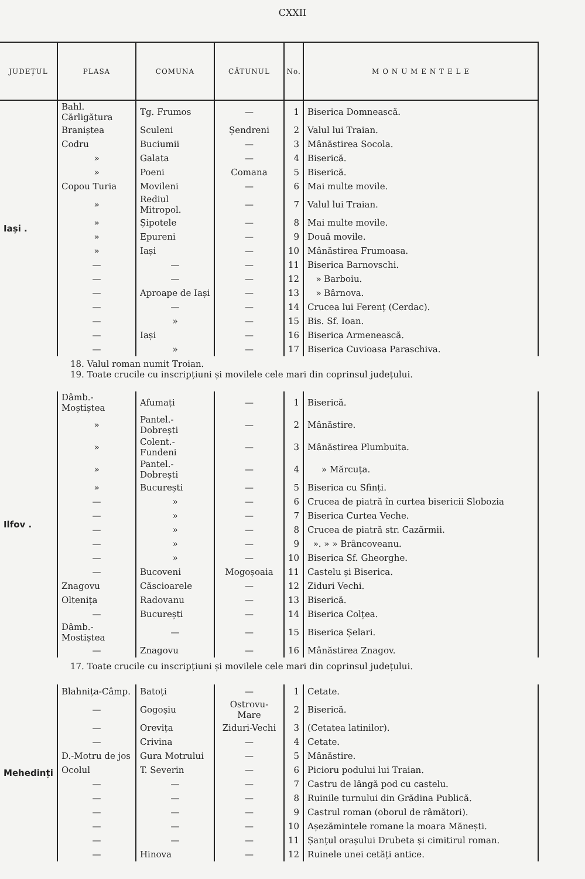CXXII
| JUDEȚUL | PLASA | COMUNA | CĂTUNUL | No. | M O N U M E N T E L E |
| --- | --- | --- | --- | --- | --- |
| Iași . | Bahl. Cărligătura | Tg. Frumos | — | 1 | Biserica Domnească. |
| | Braniștea | Sculeni | Șendreni | 2 | Valul lui Traian. |
| | Codru | Buciumii | — | 3 | Mânăstirea Socola. |
| | » | Galata | — | 4 | Biserică. |
| | » | Poeni | Comana | 5 | Biserică. |
| | Copou Turia | Movileni | — | 6 | Mai multe movile. |
| | » | Rediul Mitropol. | — | 7 | Valul lui Traian. |
| | » | Șipotele | — | 8 | Mai multe movile. |
| | » | Epureni | — | 9 | Două movile. |
| | » | Iași | — | 10 | Mânăstirea Frumoasa. |
| | — | — | — | 11 | Biserica Barnovschi. |
| | — | — | — | 12 | » Barboiu. |
| | — | Aproape de Iași | — | 13 | » Bârnova. |
| | — | — | — | 14 | Crucea lui Ferenț (Cerdac). |
| | — | » | — | 15 | Bis. Sf. Ioan. |
| | — | Iași | — | 16 | Biserica Armenească. |
| | — | » | — | 17 | Biserica Cuvioasa Paraschiva. |
| 18. Valul roman numit Troian. 19. Toate crucile cu inscripțiuni și movilele cele mari din coprinsul județului. | | | | | |
| Ilfov . | Dâmb.-Moștiștea | Afumați | — | 1 | Biserică. |
| | » | Pantel.-Dobrești | — | 2 | Mânăstire. |
| | » | Colent.-Fundeni | — | 3 | Mânăstirea Plumbuita. |
| | » | Pantel.-Dobrești | — | 4 | » Mărcuța. |
| | » | București | — | 5 | Biserica cu Sfinți. |
| | — | » | — | 6 | Crucea de piatră în curtea bisericii Slobozia |
| | — | » | — | 7 | Biserica Curtea Veche. |
| | — | » | — | 8 | Crucea de piatră str. Cazărmii. |
| | — | » | — | 9 | ». » » Brâncoveanu. |
| | — | » | — | 10 | Biserica Sf. Gheorghe. |
| | — | Bucoveni | Mogoșoaia | 11 | Castelu și Biserica. |
| | Znagovu | Căscioarele | — | 12 | Ziduri Vechi. |
| | Oltenița | Radovanu | — | 13 | Biserică. |
| | — | București | — | 14 | Biserica Colțea. |
| | Dâmb.-Mostiștea | — | — | 15 | Biserica Șelari. |
| | — | Znagovu | — | 16 | Mânăstirea Znagov. |
| 17. Toate crucile cu inscripțiuni și movilele cele mari din coprinsul județului. | | | | | |
| Mehedinți | Blahnița-Câmp. | Batoți | — | 1 | Cetate. |
| | — | Gogoșiu | Ostrovu-Mare | 2 | Biserică. |
| | — | Orevița | Ziduri-Vechi | 3 | (Cetatea latinilor). |
| | — | Crivina | — | 4 | Cetate. |
| | D.-Motru de jos | Gura Motrului | — | 5 | Mânăstire. |
| | Ocolul | T. Severin | — | 6 | Picioru podului lui Traian. |
| | — | — | — | 7 | Castru de lângă pod cu castelu. |
| | — | — | — | 8 | Ruinile turnului din Grădina Publică. |
| | — | — | — | 9 | Castrul roman (oborul de râmători). |
| | — | — | — | 10 | Așezămintele romane la moara Mănești. |
| | — | — | — | 11 | Șanțul orașului Drubeta și cimitirul roman. |
| | — | Hinova | — | 12 | Ruinele unei cetăți antice. |